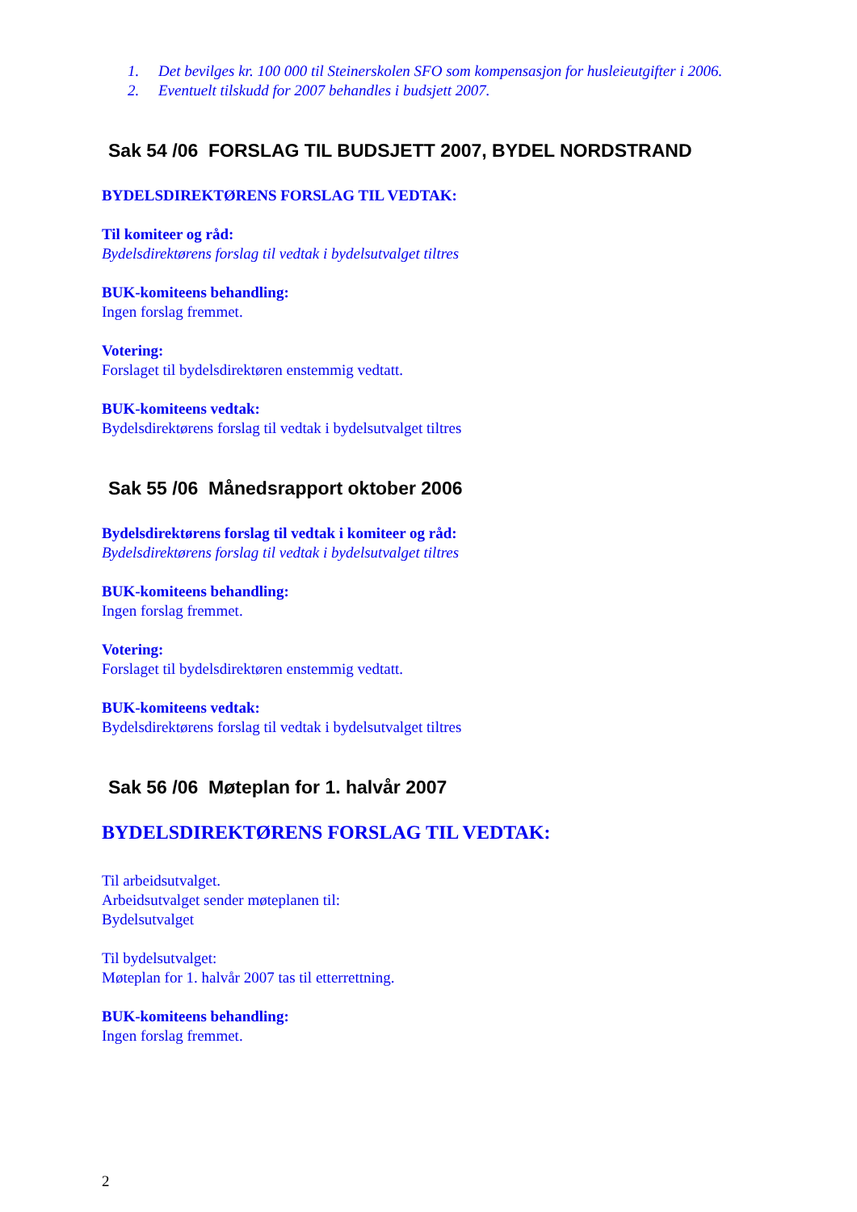1. Det bevilges kr. 100 000 til Steinerskolen SFO som kompensasjon for husleieutgifter i 2006.
2. Eventuelt tilskudd for 2007 behandles i budsjett 2007.
Sak 54 /06 FORSLAG TIL BUDSJETT 2007, BYDEL NORDSTRAND
BYDELSDIREKTØRENS FORSLAG TIL VEDTAK:
Til komiteer og råd:
Bydelsdirektørens forslag til vedtak i bydelsutvalget tiltres
BUK-komiteens behandling:
Ingen forslag fremmet.
Votering:
Forslaget til bydelsdirektøren enstemmig vedtatt.
BUK-komiteens vedtak:
Bydelsdirektørens forslag til vedtak i bydelsutvalget tiltres
Sak 55 /06 Månedsrapport oktober 2006
Bydelsdirektørens forslag til vedtak i komiteer og råd:
Bydelsdirektørens forslag til vedtak i bydelsutvalget tiltres
BUK-komiteens behandling:
Ingen forslag fremmet.
Votering:
Forslaget til bydelsdirektøren enstemmig vedtatt.
BUK-komiteens vedtak:
Bydelsdirektørens forslag til vedtak i bydelsutvalget tiltres
Sak 56 /06 Møteplan for 1. halvår 2007
BYDELSDIREKTØRENS FORSLAG TIL VEDTAK:
Til arbeidsutvalget.
Arbeidsutvalget sender møteplanen til:
Bydelsutvalget
Til bydelsutvalget:
Møteplan for 1. halvår 2007 tas til etterrettning.
BUK-komiteens behandling:
Ingen forslag fremmet.
2